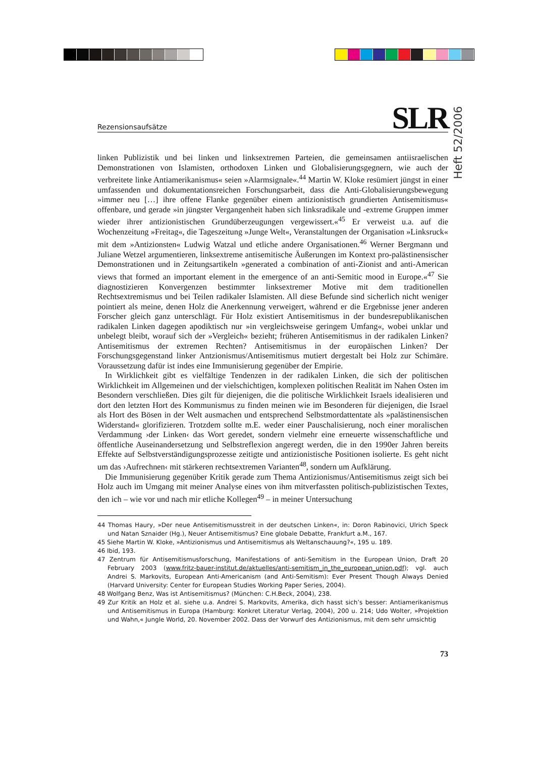Heft 52/2006
Rezensionsaufsätze SLR
linken Publizistik und bei linken und linksextremen Parteien, die gemeinsamen antiisraelischen Demonstrationen von Islamisten, orthodoxen Linken und Globalisierungsgegnern, wie auch der verbreitete linke Antiamerikanismus« seien »Alarmsignale«.<sup>44</sup> Martin W. Kloke resümiert jüngst in einer umfassenden und dokumentationsreichen Forschungsarbeit, dass die Anti-Globalisierungsbewegung »immer neu […] ihre offene Flanke gegenüber einem antizionistisch grundierten Antisemitismus« offenbare, und gerade »in jüngster Vergangenheit haben sich linksradikale und -extreme Gruppen immer wieder ihrer antizionistischen Grundüberzeugungen vergewissert.«<sup>45</sup> Er verweist u.a. auf die Wochenzeitung »Freitag«, die Tageszeitung »Junge Welt«, Veranstaltungen der Organisation »Linksruck« mit dem »Antizionsten« Ludwig Watzal und etliche andere Organisationen.<sup>46</sup> Werner Bergmann und Juliane Wetzel argumentieren, linksextreme antisemitische Äußerungen im Kontext pro-palästinensischer Demonstrationen und in Zeitungsartikeln »generated a combination of anti-Zionist and anti-American views that formed an important element in the emergence of an anti-Semitic mood in Europe.«<sup>47</sup> Sie diagnostizieren Konvergenzen bestimmter linksextremer Motive mit dem traditionellen Rechtsextremismus und bei Teilen radikaler Islamisten. All diese Befunde sind sicherlich nicht weniger pointiert als meine, denen Holz die Anerkennung verweigert, während er die Ergebnisse jener anderen Forscher gleich ganz unterschlägt. Für Holz existiert Antisemitismus in der bundesrepublikanischen radikalen Linken dagegen apodiktisch nur »in vergleichsweise geringem Umfang«, wobei unklar und unbelegt bleibt, worauf sich der »Vergleich« bezieht; früheren Antisemitismus in der radikalen Linken? Antisemitismus der extremen Rechten? Antisemitismus in der europäischen Linken? Der Forschungsgegenstand linker Antzionismus/Antisemitismus mutiert dergestalt bei Holz zur Schimäre. Voraussetzung dafür ist indes eine Immunisierung gegenüber der Empirie.
In Wirklichkeit gibt es vielfältige Tendenzen in der radikalen Linken, die sich der politischen Wirklichkeit im Allgemeinen und der vielschichtigen, komplexen politischen Realität im Nahen Osten im Besondern verschließen. Dies gilt für diejenigen, die die politische Wirklichkeit Israels idealisieren und dort den letzten Hort des Kommunismus zu finden meinen wie im Besonderen für diejenigen, die Israel als Hort des Bösen in der Welt ausmachen und entsprechend Selbstmordattentate als »palästinensischen Widerstand« glorifizieren. Trotzdem sollte m.E. weder einer Pauschalisierung, noch einer moralischen Verdammung ›der Linken‹ das Wort geredet, sondern vielmehr eine erneuerte wissenschaftliche und öffentliche Auseinandersetzung und Selbstreflexion angeregt werden, die in den 1990er Jahren bereits Effekte auf Selbstverständigungsprozesse zeitigte und antizionistische Positionen isolierte. Es geht nicht um das ›Aufrechnen‹ mit stärkeren rechtsextremen Varianten<sup>48</sup>, sondern um Aufklärung.
Die Immunisierung gegenüber Kritik gerade zum Thema Antizionismus/Antisemitismus zeigt sich bei Holz auch im Umgang mit meiner Analyse eines von ihm mitverfassten politisch-publizistischen Textes, den ich – wie vor und nach mir etliche Kollegen<sup>49</sup> – in meiner Untersuchung
44 Thomas Haury, »Der neue Antisemitismusstreit in der deutschen Linken«, in: Doron Rabinovici, Ulrich Speck und Natan Sznaider (Hg.), Neuer Antisemitismus? Eine globale Debatte, Frankfurt a.M., 167.
45 Siehe Martin W. Kloke, »Antizionismus und Antisemitismus als Weltanschauung?«, 195 u. 189.
46 Ibid, 193.
47 Zentrum für Antisemitismusforschung, Manifestations of anti-Semitism in the European Union, Draft 20 February 2003 (www.fritz-bauer-institut.de/aktuelles/anti-semitism_in_the_european_union.pdf); vgl. auch Andrei S. Markovits, European Anti-Americanism (and Anti-Semitism): Ever Present Though Always Denied (Harvard University: Center for European Studies Working Paper Series, 2004).
48 Wolfgang Benz, Was ist Antisemitismus? (München: C.H.Beck, 2004), 238.
49 Zur Kritik an Holz et al. siehe u.a. Andrei S. Markovits, Amerika, dich hasst sich’s besser: Antiamerikanismus und Antisemitismus in Europa (Hamburg: Konkret Literatur Verlag, 2004), 200 u. 214; Udo Wolter, »Projektion und Wahn,« Jungle World, 20. November 2002. Dass der Vorwurf des Antizionismus, mit dem sehr umsichtig
73